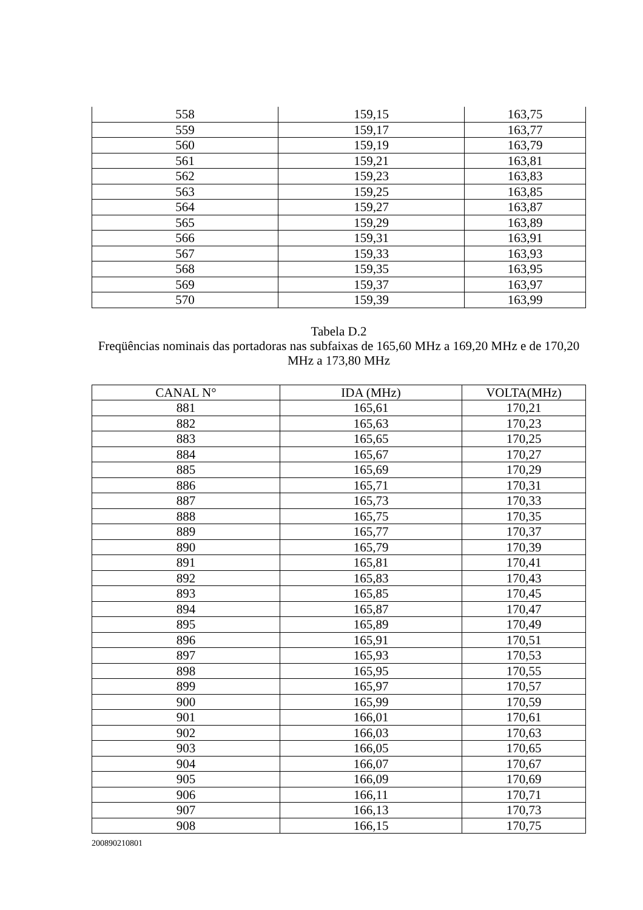| 558 | 159,15 | 163,75 |
| 559 | 159,17 | 163,77 |
| 560 | 159,19 | 163,79 |
| 561 | 159,21 | 163,81 |
| 562 | 159,23 | 163,83 |
| 563 | 159,25 | 163,85 |
| 564 | 159,27 | 163,87 |
| 565 | 159,29 | 163,89 |
| 566 | 159,31 | 163,91 |
| 567 | 159,33 | 163,93 |
| 568 | 159,35 | 163,95 |
| 569 | 159,37 | 163,97 |
| 570 | 159,39 | 163,99 |
Tabela D.2
Freqüências nominais das portadoras nas subfaixas de 165,60 MHz a 169,20 MHz e de 170,20 MHz a 173,80 MHz
| CANAL N° | IDA (MHz) | VOLTA(MHz) |
| 881 | 165,61 | 170,21 |
| 882 | 165,63 | 170,23 |
| 883 | 165,65 | 170,25 |
| 884 | 165,67 | 170,27 |
| 885 | 165,69 | 170,29 |
| 886 | 165,71 | 170,31 |
| 887 | 165,73 | 170,33 |
| 888 | 165,75 | 170,35 |
| 889 | 165,77 | 170,37 |
| 890 | 165,79 | 170,39 |
| 891 | 165,81 | 170,41 |
| 892 | 165,83 | 170,43 |
| 893 | 165,85 | 170,45 |
| 894 | 165,87 | 170,47 |
| 895 | 165,89 | 170,49 |
| 896 | 165,91 | 170,51 |
| 897 | 165,93 | 170,53 |
| 898 | 165,95 | 170,55 |
| 899 | 165,97 | 170,57 |
| 900 | 165,99 | 170,59 |
| 901 | 166,01 | 170,61 |
| 902 | 166,03 | 170,63 |
| 903 | 166,05 | 170,65 |
| 904 | 166,07 | 170,67 |
| 905 | 166,09 | 170,69 |
| 906 | 166,11 | 170,71 |
| 907 | 166,13 | 170,73 |
| 908 | 166,15 | 170,75 |
200890210801